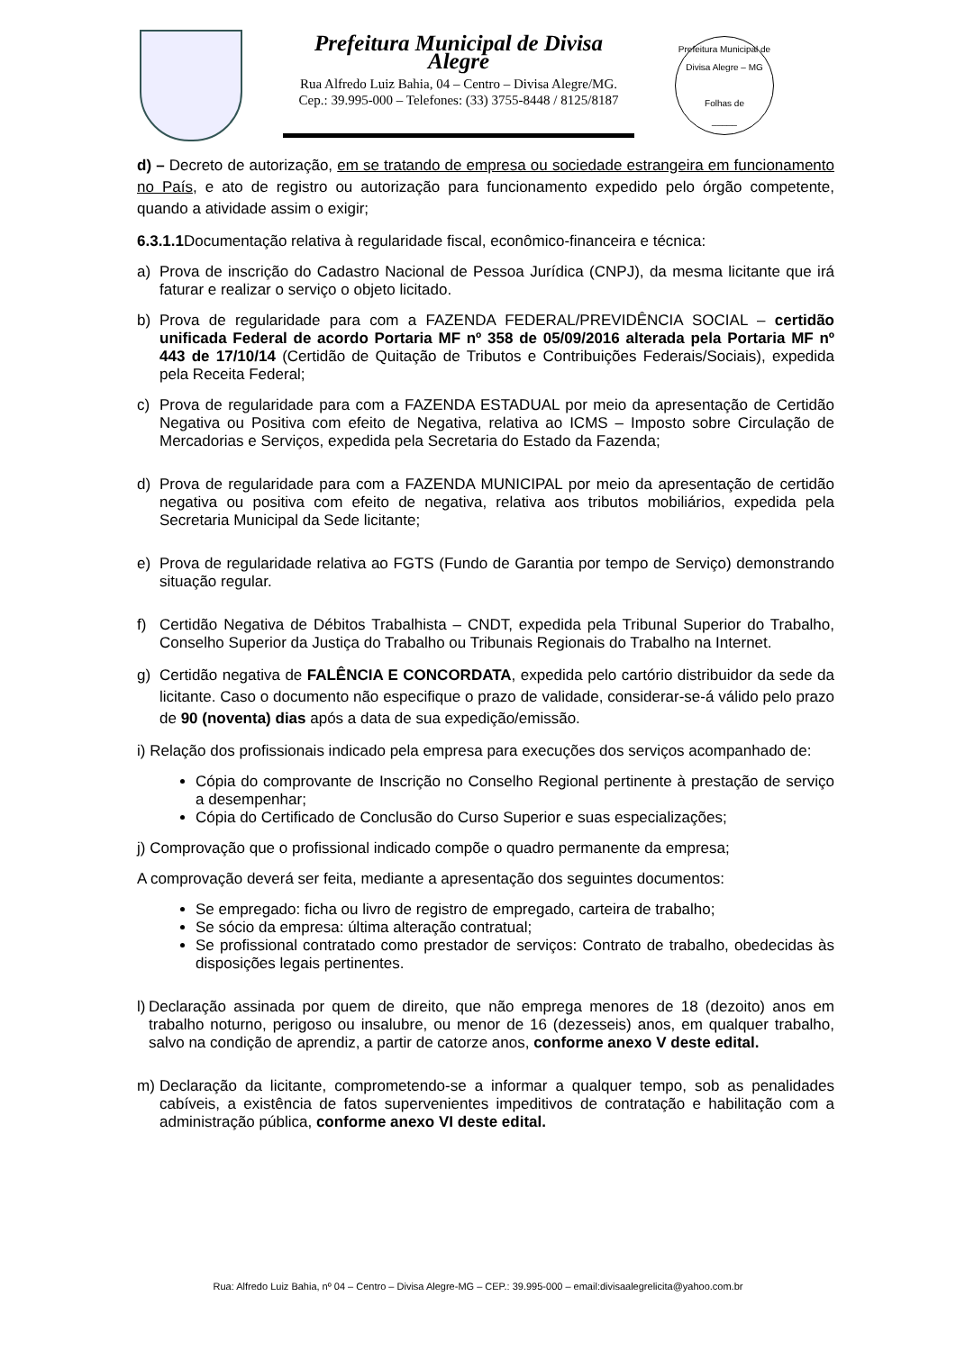Prefeitura Municipal de Divisa Alegre
Rua Alfredo Luiz Bahia, 04 – Centro – Divisa Alegre/MG.
Cep.: 39.995-000 – Telefones: (33) 3755-8448 / 8125/8187
Prefeitura Municipal de Divisa Alegre – MG
Folhas de
_____
d) – Decreto de autorização, em se tratando de empresa ou sociedade estrangeira em funcionamento no País, e ato de registro ou autorização para funcionamento expedido pelo órgão competente, quando a atividade assim o exigir;
6.3.1.1 Documentação relativa à regularidade fiscal, econômico-financeira e técnica:
a) Prova de inscrição do Cadastro Nacional de Pessoa Jurídica (CNPJ), da mesma licitante que irá faturar e realizar o serviço o objeto licitado.
b) Prova de regularidade para com a FAZENDA FEDERAL/PREVIDÊNCIA SOCIAL – certidão unificada Federal de acordo Portaria MF nº 358 de 05/09/2016 alterada pela Portaria MF nº 443 de 17/10/14 (Certidão de Quitação de Tributos e Contribuições Federais/Sociais), expedida pela Receita Federal;
c) Prova de regularidade para com a FAZENDA ESTADUAL por meio da apresentação de Certidão Negativa ou Positiva com efeito de Negativa, relativa ao ICMS – Imposto sobre Circulação de Mercadorias e Serviços, expedida pela Secretaria do Estado da Fazenda;
d) Prova de regularidade para com a FAZENDA MUNICIPAL por meio da apresentação de certidão negativa ou positiva com efeito de negativa, relativa aos tributos mobiliários, expedida pela Secretaria Municipal da Sede licitante;
e) Prova de regularidade relativa ao FGTS (Fundo de Garantia por tempo de Serviço) demonstrando situação regular.
f) Certidão Negativa de Débitos Trabalhista – CNDT, expedida pela Tribunal Superior do Trabalho, Conselho Superior da Justiça do Trabalho ou Tribunais Regionais do Trabalho na Internet.
g) Certidão negativa de FALÊNCIA E CONCORDATA, expedida pelo cartório distribuidor da sede da licitante. Caso o documento não especifique o prazo de validade, considerar-se-á válido pelo prazo de 90 (noventa) dias após a data de sua expedição/emissão.
i) Relação dos profissionais indicado pela empresa para execuções dos serviços acompanhado de:
Cópia do comprovante de Inscrição no Conselho Regional pertinente à prestação de serviço a desempenhar;
Cópia do Certificado de Conclusão do Curso Superior e suas especializações;
j) Comprovação que o profissional indicado compõe o quadro permanente da empresa;
A comprovação deverá ser feita, mediante a apresentação dos seguintes documentos:
Se empregado: ficha ou livro de registro de empregado, carteira de trabalho;
Se sócio da empresa: última alteração contratual;
Se profissional contratado como prestador de serviços: Contrato de trabalho, obedecidas às disposições legais pertinentes.
l) Declaração assinada por quem de direito, que não emprega menores de 18 (dezoito) anos em trabalho noturno, perigoso ou insalubre, ou menor de 16 (dezesseis) anos, em qualquer trabalho, salvo na condição de aprendiz, a partir de catorze anos, conforme anexo V deste edital.
m) Declaração da licitante, comprometendo-se a informar a qualquer tempo, sob as penalidades cabíveis, a existência de fatos supervenientes impeditivos de contratação e habilitação com a administração pública, conforme anexo VI deste edital.
Rua: Alfredo Luiz Bahia, nº 04 – Centro – Divisa Alegre-MG – CEP.: 39.995-000 – email:divisaalegrelicita@yahoo.com.br